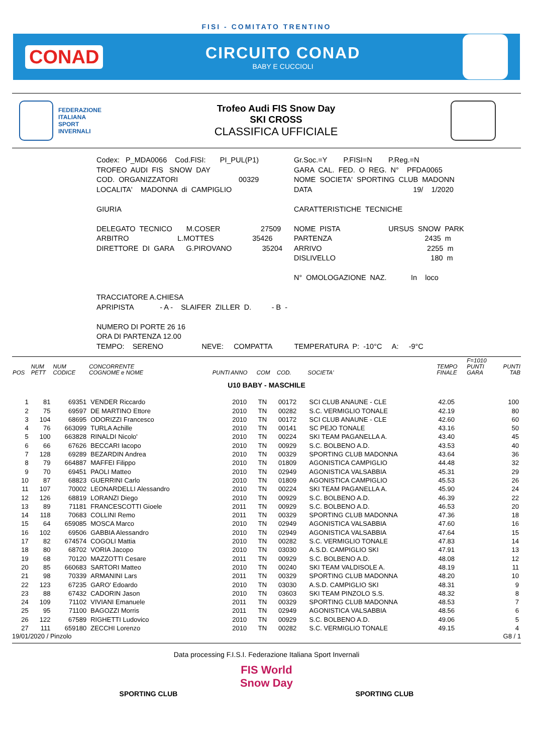FISI - COMITATO TRENTINO
CONAD
CIRCUITO CONAD
BABY E CUCCIOLI
FEDERAZIONE
ITALIANA
SPORT
INVERNALI
Trofeo Audi FIS Snow Day
SKI CROSS
CLASSIFICA UFFICIALE
Codex: P_MDA0066 Cod.FISI: PI_PUL(P1)
Gr.Soc.=Y P.FISI=N P.Reg.=N
TROFEO AUDI FIS SNOW DAY
GARA CAL. FED. O REG. N° PFDA0065
COD. ORGANIZZATORI 00329
NOME SOCIETA' SPORTING CLUB MADONN
LOCALITA' MADONNA di CAMPIGLIO
DATA 19/ 1/2020
GIURIA
CARATTERISTICHE TECNICHE
DELEGATO TECNICO M.COSER 27509
NOME PISTA URSUS SNOW PARK
ARBITRO L.MOTTES 35426
PARTENZA 2435 m
DIRETTORE DI GARA G.PIROVANO 35204
ARRIVO 2255 m
DISLIVELLO 180 m
N° OMOLOGAZIONE NAZ. In loco
TRACCIATORE A.CHIESA
APRIPISTA - A - SLAIFER ZILLER D. - B -
NUMERO DI PORTE 26 16
ORA DI PARTENZA 12.00
TEMPO: SERENO NEVE: COMPATTA TEMPERATURA P: -10°C A: -9°C
| POS | NUM PETT | NUM CODICE | CONCORRENTE COGNOME e NOME | PUNTI | ANNO | COM | COD. | SOCIETA' | TEMPO FINALE | F=1010 PUNTI GARA | PUNTI TAB |
| --- | --- | --- | --- | --- | --- | --- | --- | --- | --- | --- | --- |
| U10 BABY - MASCHILE | | | | | | | | | | | |
| 1 | 81 | 69351 | VENDER Riccardo | | 2010 | TN | 00172 | SCI CLUB ANAUNE - CLE | 42.05 | | 100 |
| 2 | 75 | 69597 | DE MARTINO Ettore | | 2010 | TN | 00282 | S.C. VERMIGLIO TONALE | 42.19 | | 80 |
| 3 | 104 | 68695 | ODORIZZI Francesco | | 2010 | TN | 00172 | SCI CLUB ANAUNE - CLE | 42.60 | | 60 |
| 4 | 76 | 663099 | TURLA Achille | | 2010 | TN | 00141 | SC PEJO TONALE | 43.16 | | 50 |
| 5 | 100 | 663828 | RINALDI Nicolo' | | 2010 | TN | 00224 | SKI TEAM PAGANELLA A. | 43.40 | | 45 |
| 6 | 66 | 67626 | BECCARI Iacopo | | 2010 | TN | 00929 | S.C. BOLBENO A.D. | 43.53 | | 40 |
| 7 | 128 | 69289 | BEZARDIN Andrea | | 2010 | TN | 00329 | SPORTING CLUB MADONNA | 43.64 | | 36 |
| 8 | 79 | 664887 | MAFFEI Filippo | | 2010 | TN | 01809 | AGONISTICA CAMPIGLIO | 44.48 | | 32 |
| 9 | 70 | 69451 | PAOLI Matteo | | 2010 | TN | 02949 | AGONISTICA VALSABBIA | 45.31 | | 29 |
| 10 | 87 | 68823 | GUERRINI Carlo | | 2010 | TN | 01809 | AGONISTICA CAMPIGLIO | 45.53 | | 26 |
| 11 | 107 | 70002 | LEONARDELLI Alessandro | | 2010 | TN | 00224 | SKI TEAM PAGANELLA A. | 45.90 | | 24 |
| 12 | 126 | 68819 | LORANZI Diego | | 2010 | TN | 00929 | S.C. BOLBENO A.D. | 46.39 | | 22 |
| 13 | 89 | 71181 | FRANCESCOTTI Gioele | | 2011 | TN | 00929 | S.C. BOLBENO A.D. | 46.53 | | 20 |
| 14 | 118 | 70683 | COLLINI Remo | | 2011 | TN | 00329 | SPORTING CLUB MADONNA | 47.36 | | 18 |
| 15 | 64 | 659085 | MOSCA Marco | | 2010 | TN | 02949 | AGONISTICA VALSABBIA | 47.60 | | 16 |
| 16 | 102 | 69506 | GABBIA Alessandro | | 2010 | TN | 02949 | AGONISTICA VALSABBIA | 47.64 | | 15 |
| 17 | 82 | 674574 | COGOLI Mattia | | 2010 | TN | 00282 | S.C. VERMIGLIO TONALE | 47.83 | | 14 |
| 18 | 80 | 68702 | VORIA Jacopo | | 2010 | TN | 03030 | A.S.D. CAMPIGLIO SKI | 47.91 | | 13 |
| 19 | 68 | 70120 | MAZZOTTI Cesare | | 2011 | TN | 00929 | S.C. BOLBENO A.D. | 48.08 | | 12 |
| 20 | 85 | 660683 | SARTORI Matteo | | 2010 | TN | 00240 | SKI TEAM VALDISOLE A. | 48.19 | | 11 |
| 21 | 98 | 70339 | ARMANINI Lars | | 2011 | TN | 00329 | SPORTING CLUB MADONNA | 48.20 | | 10 |
| 22 | 123 | 67235 | GARO' Edoardo | | 2010 | TN | 03030 | A.S.D. CAMPIGLIO SKI | 48.31 | | 9 |
| 23 | 88 | 67432 | CADORIN Jason | | 2010 | TN | 03603 | SKI TEAM PINZOLO S.S. | 48.32 | | 8 |
| 24 | 109 | 71102 | VIVIANI Emanuele | | 2011 | TN | 00329 | SPORTING CLUB MADONNA | 48.53 | | 7 |
| 25 | 95 | 71100 | BAGOZZI Morris | | 2011 | TN | 02949 | AGONISTICA VALSABBIA | 48.56 | | 6 |
| 26 | 122 | 67589 | RIGHETTI Ludovico | | 2010 | TN | 00929 | S.C. BOLBENO A.D. | 49.06 | | 5 |
| 27 | 111 | 659180 | ZECCHI Lorenzo | | 2010 | TN | 00282 | S.C. VERMIGLIO TONALE | 49.15 | | 4 |
19/01/2020 / Pinzolo G8 / 1
Data processing F.I.S.I. Federazione Italiana Sport Invernali
SPORTING CLUB
FIS World Snow Day
SPORTING CLUB